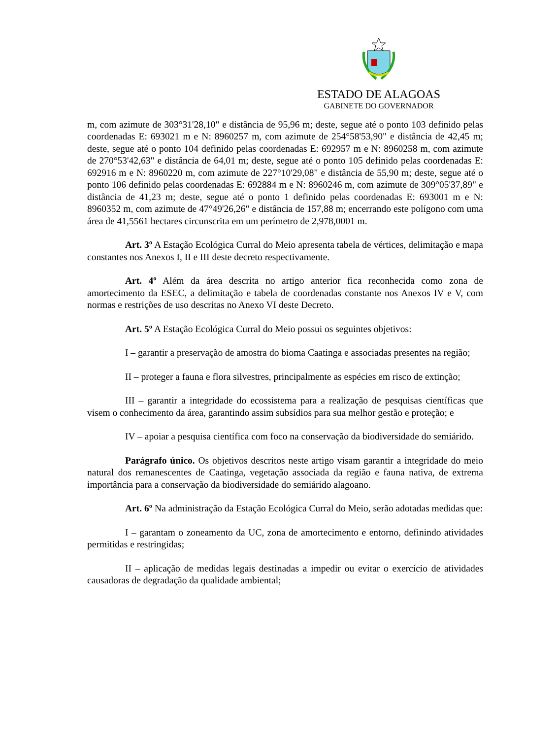ESTADO DE ALAGOAS
GABINETE DO GOVERNADOR
m, com azimute de 303°31'28,10" e distância de 95,96 m; deste, segue até o ponto 103 definido pelas coordenadas E: 693021 m e N: 8960257 m, com azimute de 254°58'53,90" e distância de 42,45 m; deste, segue até o ponto 104 definido pelas coordenadas E: 692957 m e N: 8960258 m, com azimute de 270°53'42,63" e distância de 64,01 m; deste, segue até o ponto 105 definido pelas coordenadas E: 692916 m e N: 8960220 m, com azimute de 227°10'29,08" e distância de 55,90 m; deste, segue até o ponto 106 definido pelas coordenadas E: 692884 m e N: 8960246 m, com azimute de 309°05'37,89" e distância de 41,23 m; deste, segue até o ponto 1 definido pelas coordenadas E: 693001 m e N: 8960352 m, com azimute de 47°49'26,26" e distância de 157,88 m; encerrando este polígono com uma área de 41,5561 hectares circunscrita em um perímetro de 2,978,0001 m.
Art. 3º A Estação Ecológica Curral do Meio apresenta tabela de vértices, delimitação e mapa constantes nos Anexos I, II e III deste decreto respectivamente.
Art. 4º Além da área descrita no artigo anterior fica reconhecida como zona de amortecimento da ESEC, a delimitação e tabela de coordenadas constante nos Anexos IV e V, com normas e restrições de uso descritas no Anexo VI deste Decreto.
Art. 5º A Estação Ecológica Curral do Meio possui os seguintes objetivos:
I – garantir a preservação de amostra do bioma Caatinga e associadas presentes na região;
II – proteger a fauna e flora silvestres, principalmente as espécies em risco de extinção;
III – garantir a integridade do ecossistema para a realização de pesquisas científicas que visem o conhecimento da área, garantindo assim subsídios para sua melhor gestão e proteção; e
IV – apoiar a pesquisa científica com foco na conservação da biodiversidade do semiárido.
Parágrafo único. Os objetivos descritos neste artigo visam garantir a integridade do meio natural dos remanescentes de Caatinga, vegetação associada da região e fauna nativa, de extrema importância para a conservação da biodiversidade do semiárido alagoano.
Art. 6º Na administração da Estação Ecológica Curral do Meio, serão adotadas medidas que:
I – garantam o zoneamento da UC, zona de amortecimento e entorno, definindo atividades permitidas e restringidas;
II – aplicação de medidas legais destinadas a impedir ou evitar o exercício de atividades causadoras de degradação da qualidade ambiental;